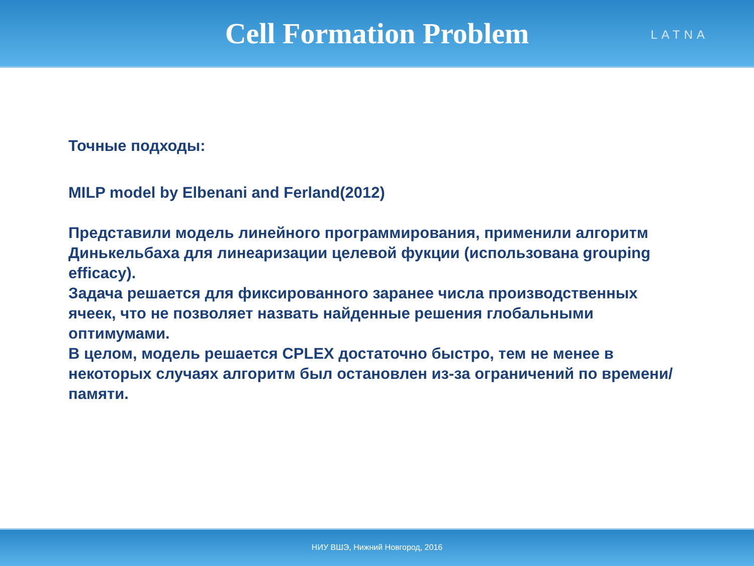Cell Formation Problem
LATNA
Точные подходы:
MILP model by Elbenani and Ferland(2012)
Представили модель линейного программирования, применили алгоритм Динькельбаха для линеаризации целевой фукции (использована grouping efficacy).
Задача решается для фиксированного заранее числа производственных ячеек, что не позволяет назвать найденные решения глобальными оптимумами.
В целом, модель решается CPLEX достаточно быстро, тем не менее в некоторых случаях алгоритм был остановлен из-за ограничений по времени/памяти.
НИУ ВШЭ, Нижний Новгород, 2016